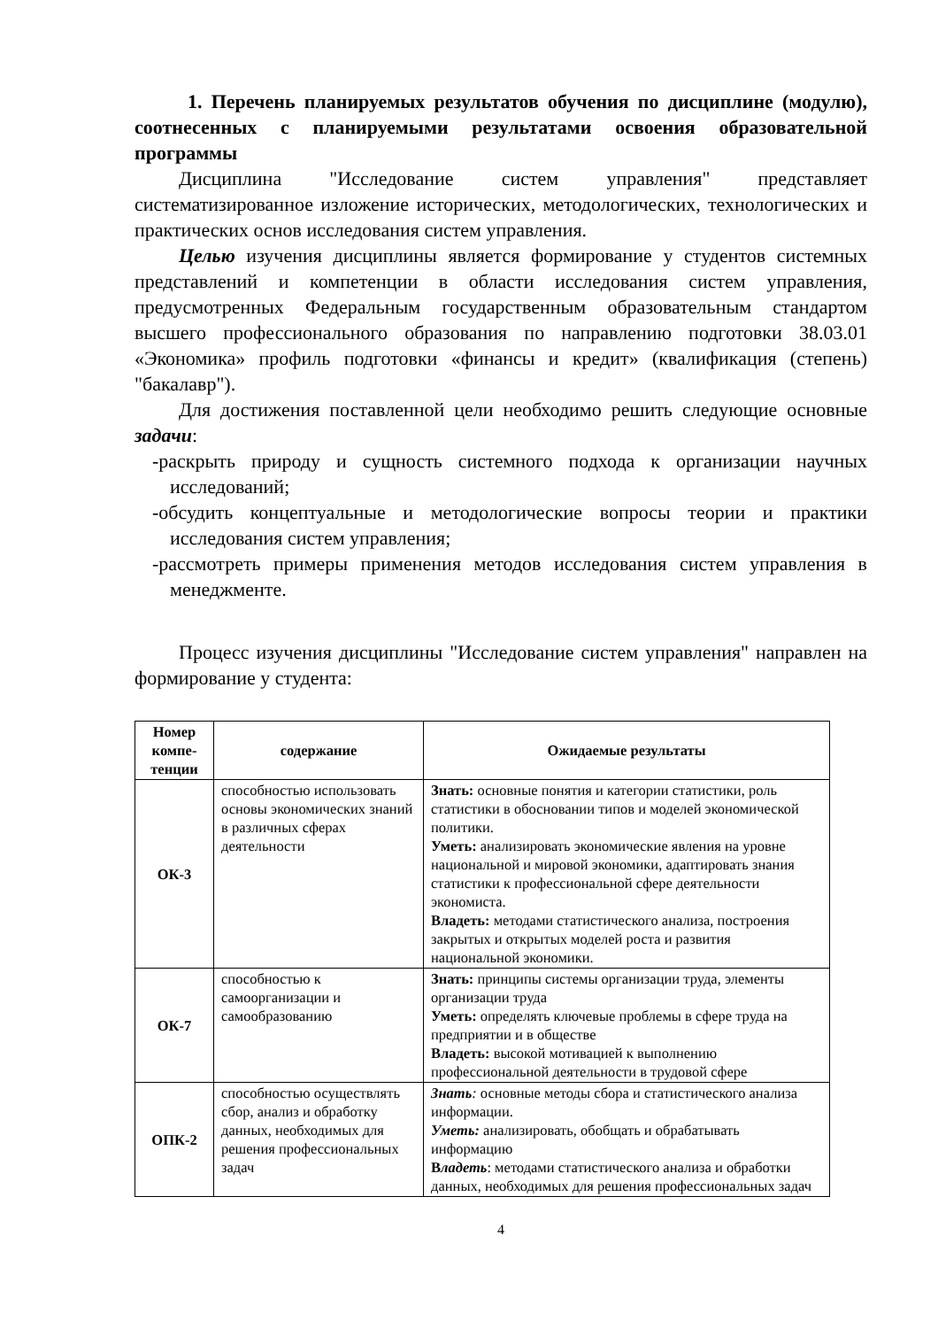1. Перечень планируемых результатов обучения по дисциплине (модулю), соотнесенных с планируемыми результатами освоения образовательной программы
Дисциплина "Исследование систем управления" представляет систематизированное изложение исторических, методологических, технологических и практических основ исследования систем управления.
Целью изучения дисциплины является формирование у студентов системных представлений и компетенции в области исследования систем управления, предусмотренных Федеральным государственным образовательным стандартом высшего профессионального образования по направлению подготовки 38.03.01 «Экономика» профиль подготовки «финансы и кредит» (квалификация (степень) "бакалавр").
Для достижения поставленной цели необходимо решить следующие основные задачи:
-раскрыть природу и сущность системного подхода к организации научных исследований;
-обсудить концептуальные и методологические вопросы теории и практики исследования систем управления;
-рассмотреть примеры применения методов исследования систем управления в менеджменте.
Процесс изучения дисциплины "Исследование систем управления" направлен на формирование у студента:
| Номер компе-тенции | содержание | Ожидаемые результаты |
| --- | --- | --- |
| ОК-3 | способностью использовать основы экономических знаний в различных сферах деятельности | Знать: основные понятия и категории статистики, роль статистики в обосновании типов и моделей экономической политики. Уметь: анализировать экономические явления на уровне национальной и мировой экономики, адаптировать знания статистики к профессиональной сфере деятельности экономиста. Владеть: методами статистического анализа, построения закрытых и открытых моделей роста и развития национальной экономики. |
| ОК-7 | способностью к самоорганизации и самообразованию | Знать: принципы системы организации труда, элементы организации труда Уметь: определять ключевые проблемы в сфере труда на предприятии и в обществе Владеть: высокой мотивацией к выполнению профессиональной деятельности в трудовой сфере |
| ОПК-2 | способностью осуществлять сбор, анализ и обработку данных, необходимых для решения профессиональных задач | Знать : основные методы сбора и статистического анализа информации. Уметь: анализировать, обобщать и обрабатывать информацию В ладеть : методами статистического анализа и обработки данных, необходимых для решения профессиональных задач |
4